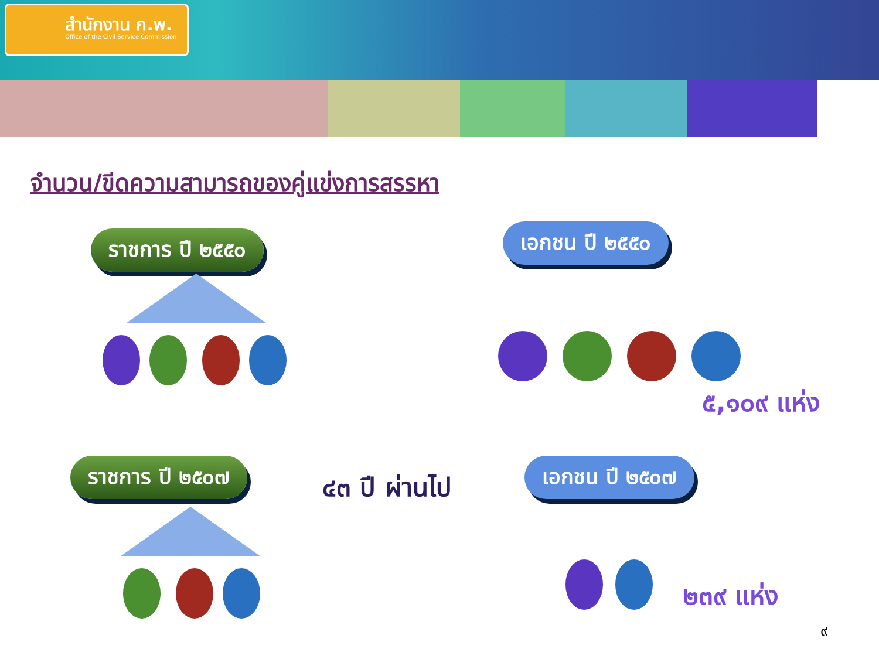สำนักงาน ก.พ.
Office of the Civil Service Commission
จำนวน/ขีดความสามารถของคู่แข่งการสรรหา
ราชการ ปี ๒๕๕๐ เอกชน ปี ๒๕๕๐
๕,๑๐๙ แห่ง
ราชการ ปี ๒๕๐๗
๔๓ ปี ผ่านไป
เอกชน ปี ๒๕๐๗
๒๓๙ แห่ง
๙